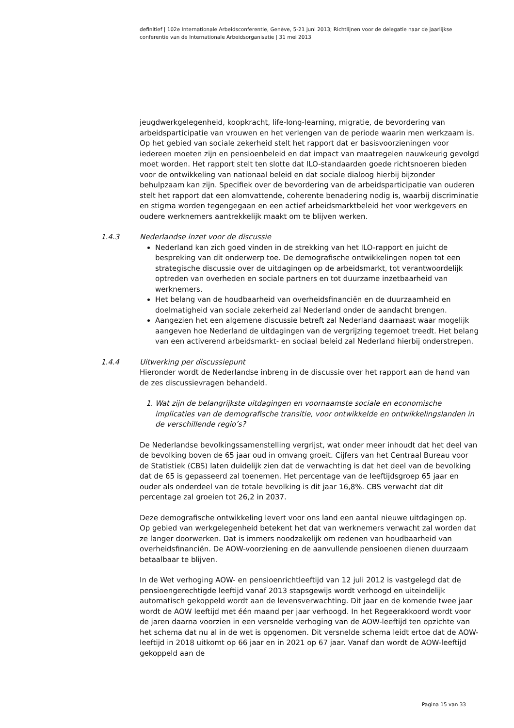definitief | 102e Internationale Arbeidsconferentie, Genève, 5-21 juni 2013; Richtlijnen voor de delegatie naar de jaarlijkse conferentie van de Internationale Arbeidsorganisatie | 31 mei 2013
jeugdwerkgelegenheid, koopkracht, life-long-learning, migratie, de bevordering van arbeidsparticipatie van vrouwen en het verlengen van de periode waarin men werkzaam is. Op het gebied van sociale zekerheid stelt het rapport dat er basisvoorzieningen voor iedereen moeten zijn en pensioenbeleid en dat impact van maatregelen nauwkeurig gevolgd moet worden. Het rapport stelt ten slotte dat ILO-standaarden goede richtsnoeren bieden voor de ontwikkeling van nationaal beleid en dat sociale dialoog hierbij bijzonder behulpzaam kan zijn. Specifiek over de bevordering van de arbeidsparticipatie van ouderen stelt het rapport dat een alomvattende, coherente benadering nodig is, waarbij discriminatie en stigma worden tegengegaan en een actief arbeidsmarktbeleid het voor werkgevers en oudere werknemers aantrekkelijk maakt om te blijven werken.
1.4.3 Nederlandse inzet voor de discussie
Nederland kan zich goed vinden in de strekking van het ILO-rapport en juicht de bespreking van dit onderwerp toe. De demografische ontwikkelingen nopen tot een strategische discussie over de uitdagingen op de arbeidsmarkt, tot verantwoordelijk optreden van overheden en sociale partners en tot duurzame inzetbaarheid van werknemers.
Het belang van de houdbaarheid van overheidsfinanciën en de duurzaamheid en doelmatigheid van sociale zekerheid zal Nederland onder de aandacht brengen.
Aangezien het een algemene discussie betreft zal Nederland daarnaast waar mogelijk aangeven hoe Nederland de uitdagingen van de vergrijzing tegemoet treedt. Het belang van een activerend arbeidsmarkt- en sociaal beleid zal Nederland hierbij onderstrepen.
1.4.4 Uitwerking per discussiepunt
Hieronder wordt de Nederlandse inbreng in de discussie over het rapport aan de hand van de zes discussievragen behandeld.
1. Wat zijn de belangrijkste uitdagingen en voornaamste sociale en economische implicaties van de demografische transitie, voor ontwikkelde en ontwikkelingslanden in de verschillende regio’s?
De Nederlandse bevolkingssamenstelling vergrijst, wat onder meer inhoudt dat het deel van de bevolking boven de 65 jaar oud in omvang groeit. Cijfers van het Centraal Bureau voor de Statistiek (CBS) laten duidelijk zien dat de verwachting is dat het deel van de bevolking dat de 65 is gepasseerd zal toenemen. Het percentage van de leeftijdsgroep 65 jaar en ouder als onderdeel van de totale bevolking is dit jaar 16,8%. CBS verwacht dat dit percentage zal groeien tot 26,2 in 2037.
Deze demografische ontwikkeling levert voor ons land een aantal nieuwe uitdagingen op. Op gebied van werkgelegenheid betekent het dat van werknemers verwacht zal worden dat ze langer doorwerken. Dat is immers noodzakelijk om redenen van houdbaarheid van overheidsfinanciën. De AOW-voorziening en de aanvullende pensioenen dienen duurzaam betaalbaar te blijven.
In de Wet verhoging AOW- en pensioenrichtleeftijd van 12 juli 2012 is vastgelegd dat de pensioengerechtigde leeftijd vanaf 2013 stapsgewijs wordt verhoogd en uiteindelijk automatisch gekoppeld wordt aan de levensverwachting. Dit jaar en de komende twee jaar wordt de AOW leeftijd met één maand per jaar verhoogd. In het Regeerakkoord wordt voor de jaren daarna voorzien in een versnelde verhoging van de AOW-leeftijd ten opzichte van het schema dat nu al in de wet is opgenomen. Dit versnelde schema leidt ertoe dat de AOW-leeftijd in 2018 uitkomt op 66 jaar en in 2021 op 67 jaar. Vanaf dan wordt de AOW-leeftijd gekoppeld aan de
Pagina 15 van 33